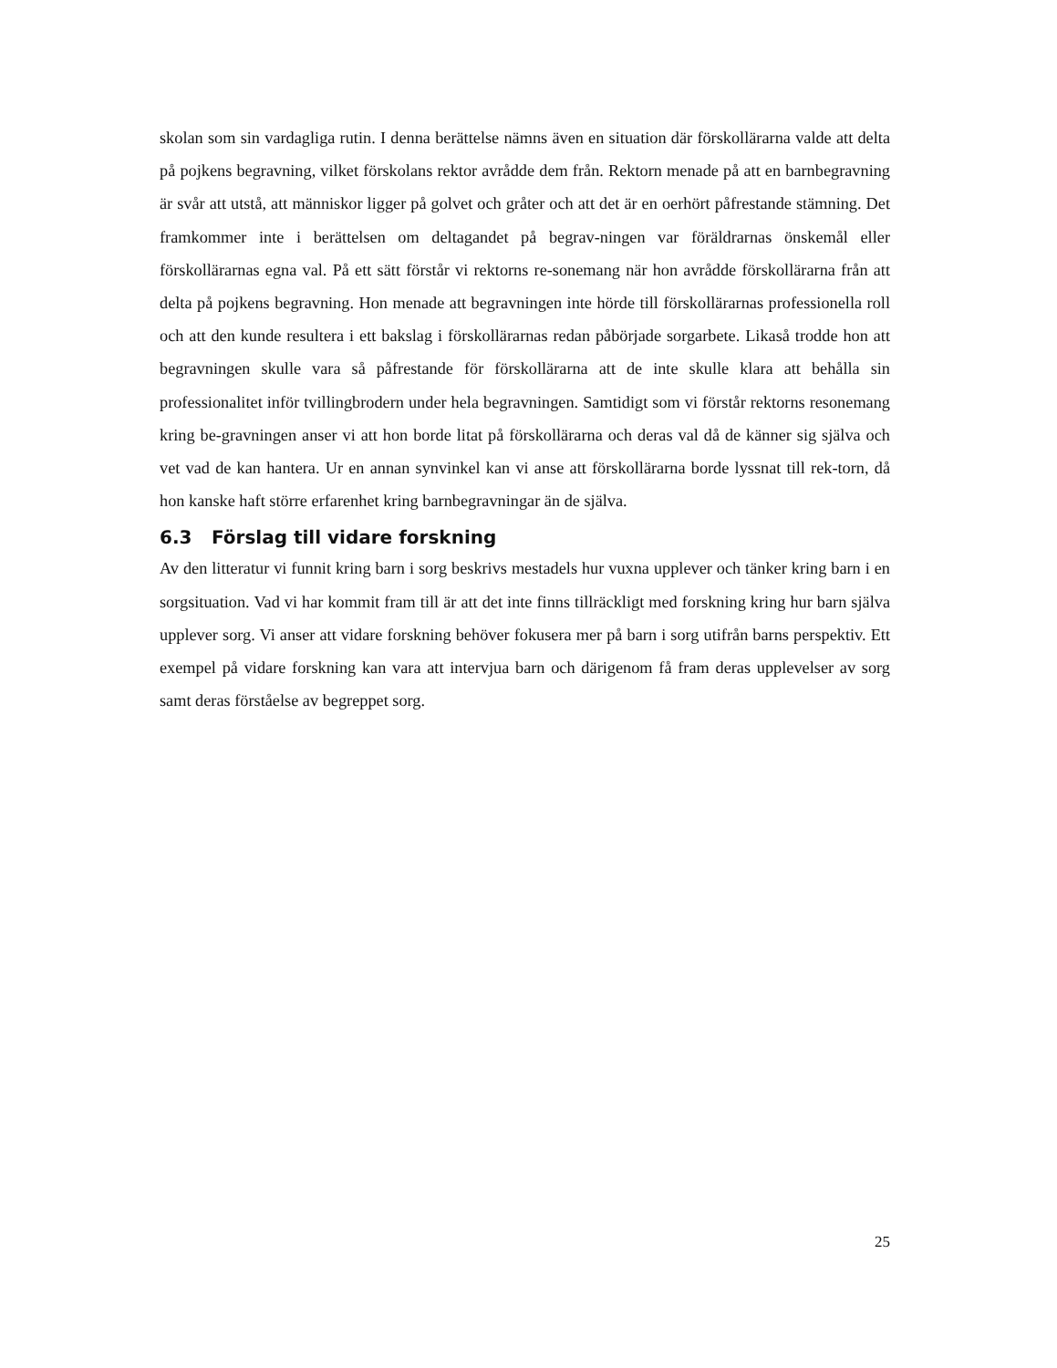skolan som sin vardagliga rutin. I denna berättelse nämns även en situation där förskollärarna valde att delta på pojkens begravning, vilket förskolans rektor avrådde dem från. Rektorn menade på att en barnbegravning är svår att utstå, att människor ligger på golvet och gråter och att det är en oerhört påfrestande stämning. Det framkommer inte i berättelsen om deltagandet på begrav-ningen var föräldrarnas önskemål eller förskollärarnas egna val. På ett sätt förstår vi rektorns re-sonemang när hon avrådde förskollärarna från att delta på pojkens begravning. Hon menade att begravningen inte hörde till förskollärarnas professionella roll och att den kunde resultera i ett bakslag i förskollärarnas redan påbörjade sorgarbete. Likaså trodde hon att begravningen skulle vara så påfrestande för förskollärarna att de inte skulle klara att behålla sin professionalitet inför tvillingbrodern under hela begravningen. Samtidigt som vi förstår rektorns resonemang kring be-gravningen anser vi att hon borde litat på förskollärarna och deras val då de känner sig själva och vet vad de kan hantera. Ur en annan synvinkel kan vi anse att förskollärarna borde lyssnat till rek-torn, då hon kanske haft större erfarenhet kring barnbegravningar än de själva.
6.3 Förslag till vidare forskning
Av den litteratur vi funnit kring barn i sorg beskrivs mestadels hur vuxna upplever och tänker kring barn i en sorgsituation. Vad vi har kommit fram till är att det inte finns tillräckligt med forskning kring hur barn själva upplever sorg. Vi anser att vidare forskning behöver fokusera mer på barn i sorg utifrån barns perspektiv. Ett exempel på vidare forskning kan vara att intervjua barn och därigenom få fram deras upplevelser av sorg samt deras förståelse av begreppet sorg.
25